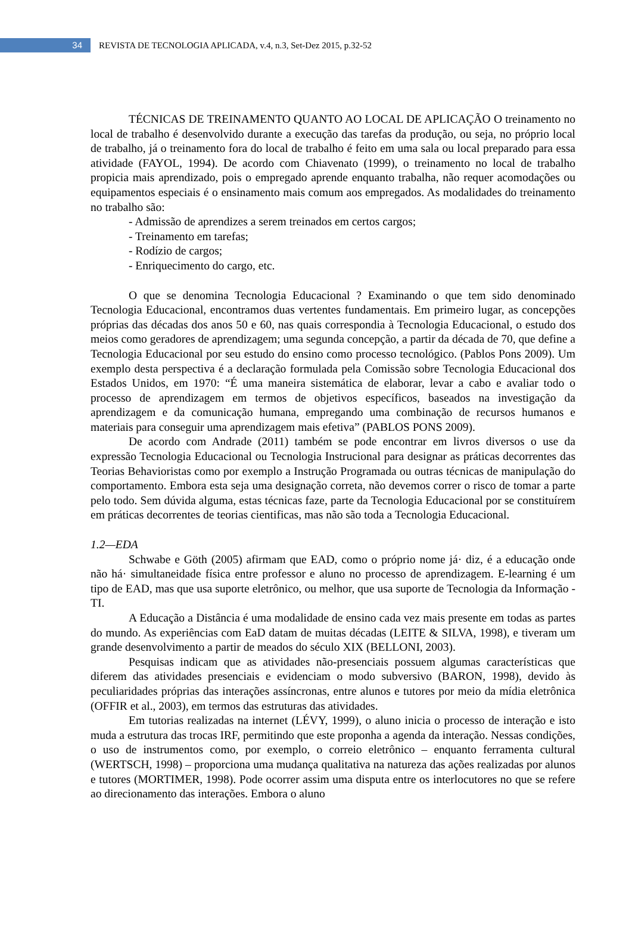34
REVISTA DE TECNOLOGIA APLICADA, v.4, n.3, Set-Dez 2015, p.32-52
TÉCNICAS DE TREINAMENTO QUANTO AO LOCAL DE APLICAÇÃO O treinamento no local de trabalho é desenvolvido durante a execução das tarefas da produção, ou seja, no próprio local de trabalho, já o treinamento fora do local de trabalho é feito em uma sala ou local preparado para essa atividade (FAYOL, 1994). De acordo com Chiavenato (1999), o treinamento no local de trabalho propicia mais aprendizado, pois o empregado aprende enquanto trabalha, não requer acomodações ou equipamentos especiais é o ensinamento mais comum aos empregados. As modalidades do treinamento no trabalho são:
- Admissão de aprendizes a serem treinados em certos cargos;
- Treinamento em tarefas;
- Rodízio de cargos;
- Enriquecimento do cargo, etc.
O que se denomina Tecnologia Educacional ? Examinando o que tem sido denominado Tecnologia Educacional, encontramos duas vertentes fundamentais. Em primeiro lugar, as concepções próprias das décadas dos anos 50 e 60, nas quais correspondia à Tecnologia Educacional, o estudo dos meios como geradores de aprendizagem; uma segunda concepção, a partir da década de 70, que define a Tecnologia Educacional por seu estudo do ensino como processo tecnológico. (Pablos Pons 2009). Um exemplo desta perspectiva é a declaração formulada pela Comissão sobre Tecnologia Educacional dos Estados Unidos, em 1970: “É uma maneira sistemática de elaborar, levar a cabo e avaliar todo o processo de aprendizagem em termos de objetivos específicos, baseados na investigação da aprendizagem e da comunicação humana, empregando uma combinação de recursos humanos e materiais para conseguir uma aprendizagem mais efetiva” (PABLOS PONS 2009).
De acordo com Andrade (2011) também se pode encontrar em livros diversos o use da expressão Tecnologia Educacional ou Tecnologia Instrucional para designar as práticas decorrentes das Teorias Behavioristas como por exemplo a Instrução Programada ou outras técnicas de manipulação do comportamento. Embora esta seja uma designação correta, não devemos correr o risco de tomar a parte pelo todo. Sem dúvida alguma, estas técnicas faze, parte da Tecnologia Educacional por se constituírem em práticas decorrentes de teorias cientificas, mas não são toda a Tecnologia Educacional.
1.2—EDA
Schwabe e Göth (2005) afirmam que EAD, como o próprio nome já· diz, é a educação onde não há· simultaneidade física entre professor e aluno no processo de aprendizagem. E-learning é um tipo de EAD, mas que usa suporte eletrônico, ou melhor, que usa suporte de Tecnologia da Informação -TI.
A Educação a Distância é uma modalidade de ensino cada vez mais presente em todas as partes do mundo. As experiências com EaD datam de muitas décadas (LEITE & SILVA, 1998), e tiveram um grande desenvolvimento a partir de meados do século XIX (BELLONI, 2003).
Pesquisas indicam que as atividades não-presenciais possuem algumas características que diferem das atividades presenciais e evidenciam o modo subversivo (BARON, 1998), devido às peculiaridades próprias das interações assíncronas, entre alunos e tutores por meio da mídia eletrônica (OFFIR et al., 2003), em termos das estruturas das atividades.
Em tutorias realizadas na internet (LÉVY, 1999), o aluno inicia o processo de interação e isto muda a estrutura das trocas IRF, permitindo que este proponha a agenda da interação. Nessas condições, o uso de instrumentos como, por exemplo, o correio eletrônico – enquanto ferramenta cultural (WERTSCH, 1998) – proporciona uma mudança qualitativa na natureza das ações realizadas por alunos e tutores (MORTIMER, 1998). Pode ocorrer assim uma disputa entre os interlocutores no que se refere ao direcionamento das interações. Embora o aluno